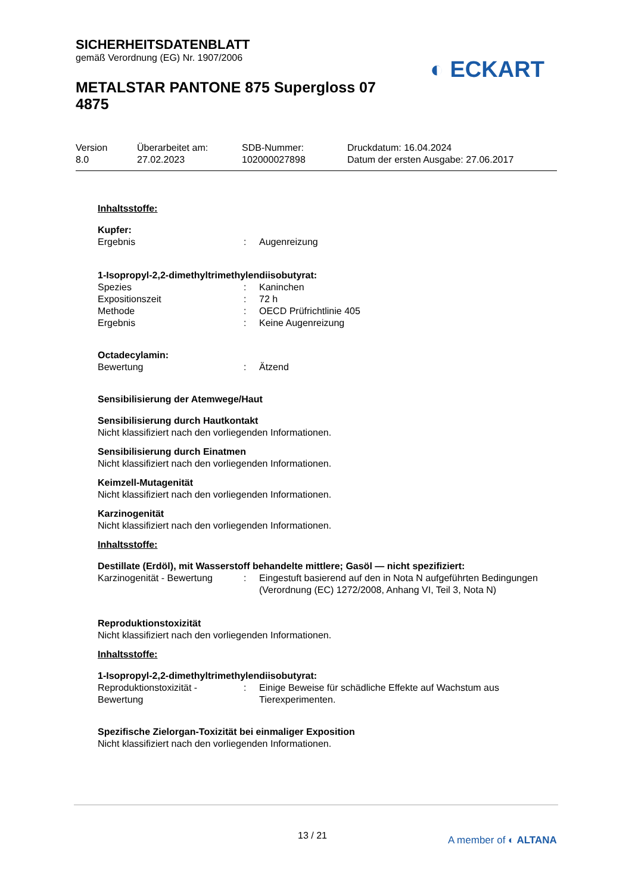SICHERHEITSDATENBLATT
gemäß Verordnung (EG) Nr. 1907/2006
METALSTAR PANTONE 875 Supergloss 07
4875
◐ ECKART
Version
8.0
Überarbeitet am:
27.02.2023
SDB-Nummer:
102000027898
Druckdatum: 16.04.2024
Datum der ersten Ausgabe: 27.06.2017
Inhaltsstoffe:
Kupfer:
Ergebnis : Augenreizung
1-Isopropyl-2,2-dimethyltrimethylendiisobutyrat:
Spezies : Kaninchen
Expositionszeit : 72 h
Methode : OECD Prüfrichtlinie 405
Ergebnis : Keine Augenreizung
Octadecylamin:
Bewertung : Ätzend
Sensibilisierung der Atemwege/Haut
Sensibilisierung durch Hautkontakt
Nicht klassifiziert nach den vorliegenden Informationen.
Sensibilisierung durch Einatmen
Nicht klassifiziert nach den vorliegenden Informationen.
Keimzell-Mutagenität
Nicht klassifiziert nach den vorliegenden Informationen.
Karzinogenität
Nicht klassifiziert nach den vorliegenden Informationen.
Inhaltsstoffe:
Destillate (Erdöl), mit Wasserstoff behandelte mittlere; Gasöl — nicht spezifiziert:
Karzinogenität - Bewertung
: Eingestuft basierend auf den in Nota N aufgeführten Bedingungen (Verordnung (EC) 1272/2008, Anhang VI, Teil 3, Nota N)
Reproduktionstoxizität
Nicht klassifiziert nach den vorliegenden Informationen.
Inhaltsstoffe:
1-Isopropyl-2,2-dimethyltrimethylendiisobutyrat:
Reproduktionstoxizität - Bewertung
: Einige Beweise für schädliche Effekte auf Wachstum aus Tierexperimenten.
Spezifische Zielorgan-Toxizität bei einmaliger Exposition
Nicht klassifiziert nach den vorliegenden Informationen.
13 / 21 A member of ◐ ALTANA